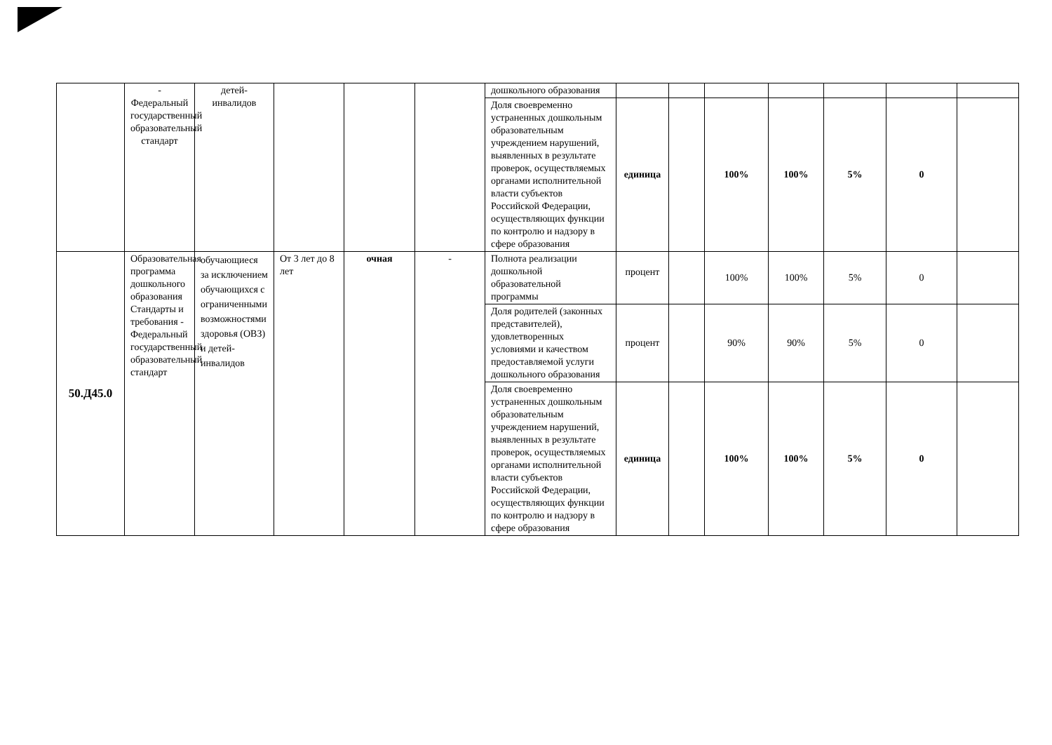| | - Федеральный государственный образовательный стандарт | детей-инвалидов | | | | дошкольного образования | | | | | | | |
| | | | | | | Доля своевременно устраненных дошкольным образовательным учреждением нарушений, выявленных в результате проверок, осуществляемых органами исполнительной власти субъектов Российской Федерации, осуществляющих функции по контролю и надзору в сфере образования | единица | | 100% | 100% | 5% | 0 | |
| 50.Д45.0 | Образовательная программа дошкольного образования Стандарты и требования - Федеральный государственный образовательный стандарт | обучающиеся за исключением обучающихся с ограниченными возможностями здоровья (ОВЗ) и детей-инвалидов | От 3 лет до 8 лет | очная | - | Полнота реализации дошкольной образовательной программы | процент | | 100% | 100% | 5% | 0 | |
| | | | | | | Доля родителей (законных представителей), удовлетворенных условиями и качеством предоставляемой услуги дошкольного образования | процент | | 90% | 90% | 5% | 0 | |
| | | | | | | Доля своевременно устраненных дошкольным образовательным учреждением нарушений, выявленных в результате проверок, осуществляемых органами исполнительной власти субъектов Российской Федерации, осуществляющих функции по контролю и надзору в сфере образования | единица | | 100% | 100% | 5% | 0 | |